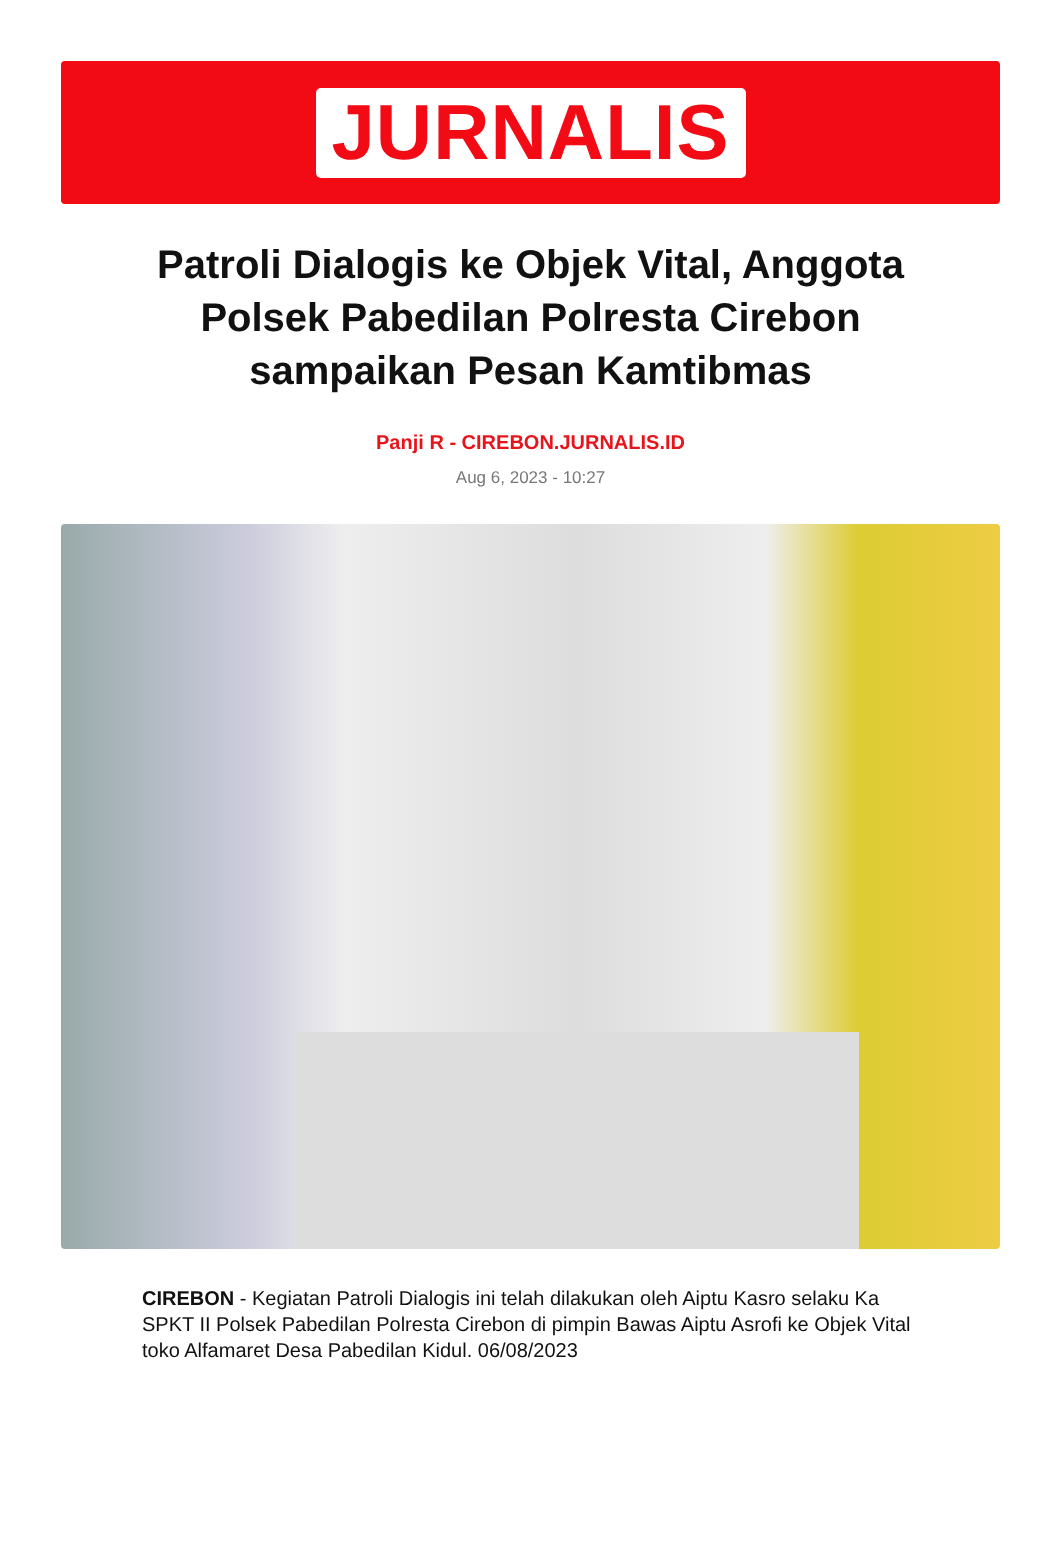JURNALIS
Patroli Dialogis ke Objek Vital, Anggota Polsek Pabedilan Polresta Cirebon sampaikan Pesan Kamtibmas
Panji R - CIREBON.JURNALIS.ID
Aug 6, 2023 - 10:27
CIREBON - Kegiatan Patroli Dialogis ini telah dilakukan oleh Aiptu Kasro selaku Ka SPKT II Polsek Pabedilan Polresta Cirebon di pimpin Bawas Aiptu Asrofi ke Objek Vital toko Alfamaret Desa Pabedilan Kidul. 06/08/2023